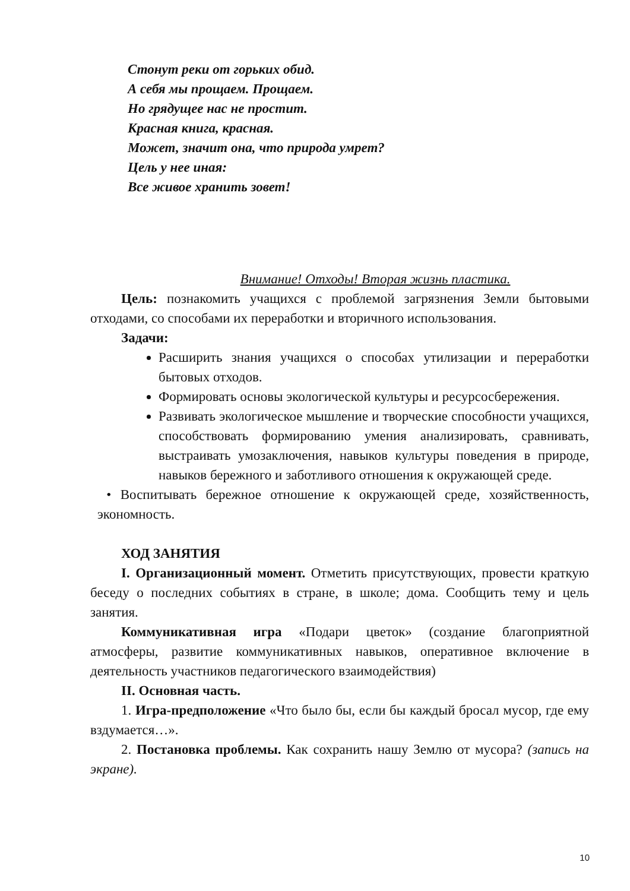Стонут реки от горьких обид.
А себя мы прощаем. Прощаем.
Но грядущее нас не простит.
Красная книга, красная.
Может, значит она, что природа умрет?
Цель у нее иная:
Все живое хранить зовет!
Внимание! Отходы! Вторая жизнь пластика.
Цель: познакомить учащихся с проблемой загрязнения Земли бытовыми отходами, со способами их переработки и вторичного использования.
Задачи:
Расширить знания учащихся о способах утилизации и переработки бытовых отходов.
Формировать основы экологической культуры и ресурсосбережения.
Развивать экологическое мышление и творческие способности учащихся, способствовать формированию умения анализировать, сравнивать, выстраивать умозаключения, навыков культуры поведения в природе, навыков бережного и заботливого отношения к окружающей среде.
• Воспитывать бережное отношение к окружающей среде, хозяйственность, экономность.
ХОД ЗАНЯТИЯ
I. Организационный момент. Отметить присутствующих, провести краткую беседу о последних событиях в стране, в школе; дома. Сообщить тему и цель занятия.
Коммуникативная игра «Подари цветок» (создание благоприятной атмосферы, развитие коммуникативных навыков, оперативное включение в деятельность участников педагогического взаимодействия)
II. Основная часть.
1. Игра-предположение «Что было бы, если бы каждый бросал мусор, где ему вздумается…».
2. Постановка проблемы. Как сохранить нашу Землю от мусора? (запись на экране).
10